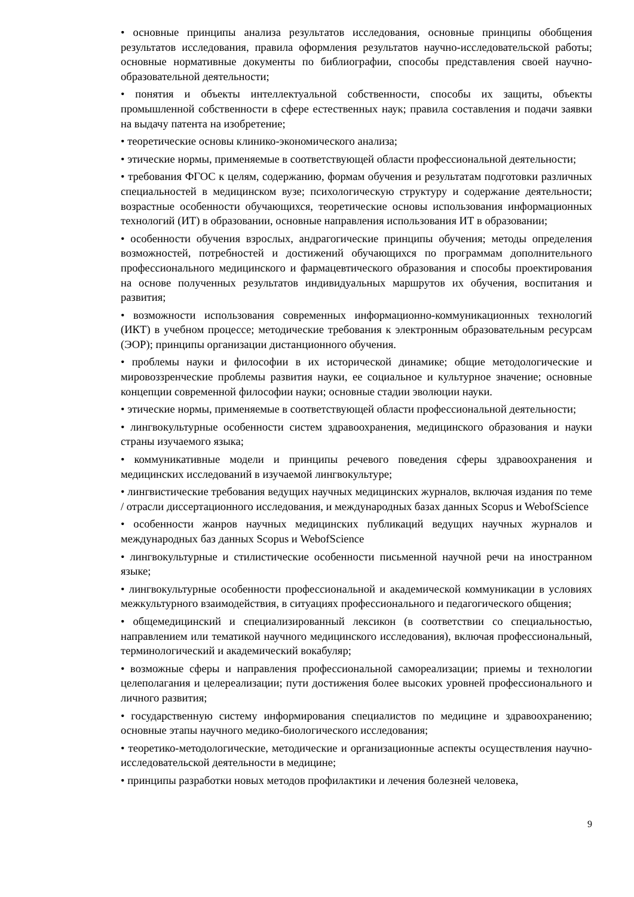• основные принципы анализа результатов исследования, основные принципы обобщения результатов исследования, правила оформления результатов научно-исследовательской работы; основные нормативные документы по библиографии, способы представления своей научно-образовательной деятельности;
• понятия и объекты интеллектуальной собственности, способы их защиты, объекты промышленной собственности в сфере естественных наук; правила составления и подачи заявки на выдачу патента на изобретение;
• теоретические основы клинико-экономического анализа;
• этические нормы, применяемые в соответствующей области профессиональной деятельности;
• требования ФГОС к целям, содержанию, формам обучения и результатам подготовки различных специальностей в медицинском вузе; психологическую структуру и содержание деятельности; возрастные особенности обучающихся, теоретические основы использования информационных технологий (ИТ) в образовании, основные направления использования ИТ в образовании;
• особенности обучения взрослых, андрагогические принципы обучения; методы определения возможностей, потребностей и достижений обучающихся по программам дополнительного профессионального медицинского и фармацевтического образования и способы проектирования на основе полученных результатов индивидуальных маршрутов их обучения, воспитания и развития;
• возможности использования современных информационно-коммуникационных технологий (ИКТ) в учебном процессе; методические требования к электронным образовательным ресурсам (ЭОР); принципы организации дистанционного обучения.
• проблемы науки и философии в их исторической динамике; общие методологические и мировоззренческие проблемы развития науки, ее социальное и культурное значение; основные концепции современной философии науки; основные стадии эволюции науки.
• этические нормы, применяемые в соответствующей области профессиональной деятельности;
• лингвокультурные особенности систем здравоохранения, медицинского образования и науки страны изучаемого языка;
• коммуникативные модели и принципы речевого поведения сферы здравоохранения и медицинских исследований в изучаемой лингвокультуре;
• лингвистические требования ведущих научных медицинских журналов, включая издания по теме / отрасли диссертационного исследования, и международных базах данных Scopus и WebofScience
• особенности жанров научных медицинских публикаций ведущих научных журналов и международных баз данных Scopus и WebofScience
• лингвокультурные и стилистические особенности письменной научной речи на иностранном языке;
• лингвокультурные особенности профессиональной и академической коммуникации в условиях межкультурного взаимодействия, в ситуациях профессионального и педагогического общения;
• общемедицинский и специализированный лексикон (в соответствии со специальностью, направлением или тематикой научного медицинского исследования), включая профессиональный, терминологический и академический вокабуляр;
• возможные сферы и направления профессиональной самореализации; приемы и технологии целеполагания и целереализации; пути достижения более высоких уровней профессионального и личного развития;
• государственную систему информирования специалистов по медицине и здравоохранению; основные этапы научного медико-биологического исследования;
• теоретико-методологические, методические и организационные аспекты осуществления научно- исследовательской деятельности в медицине;
• принципы разработки новых методов профилактики и лечения болезней человека,
9